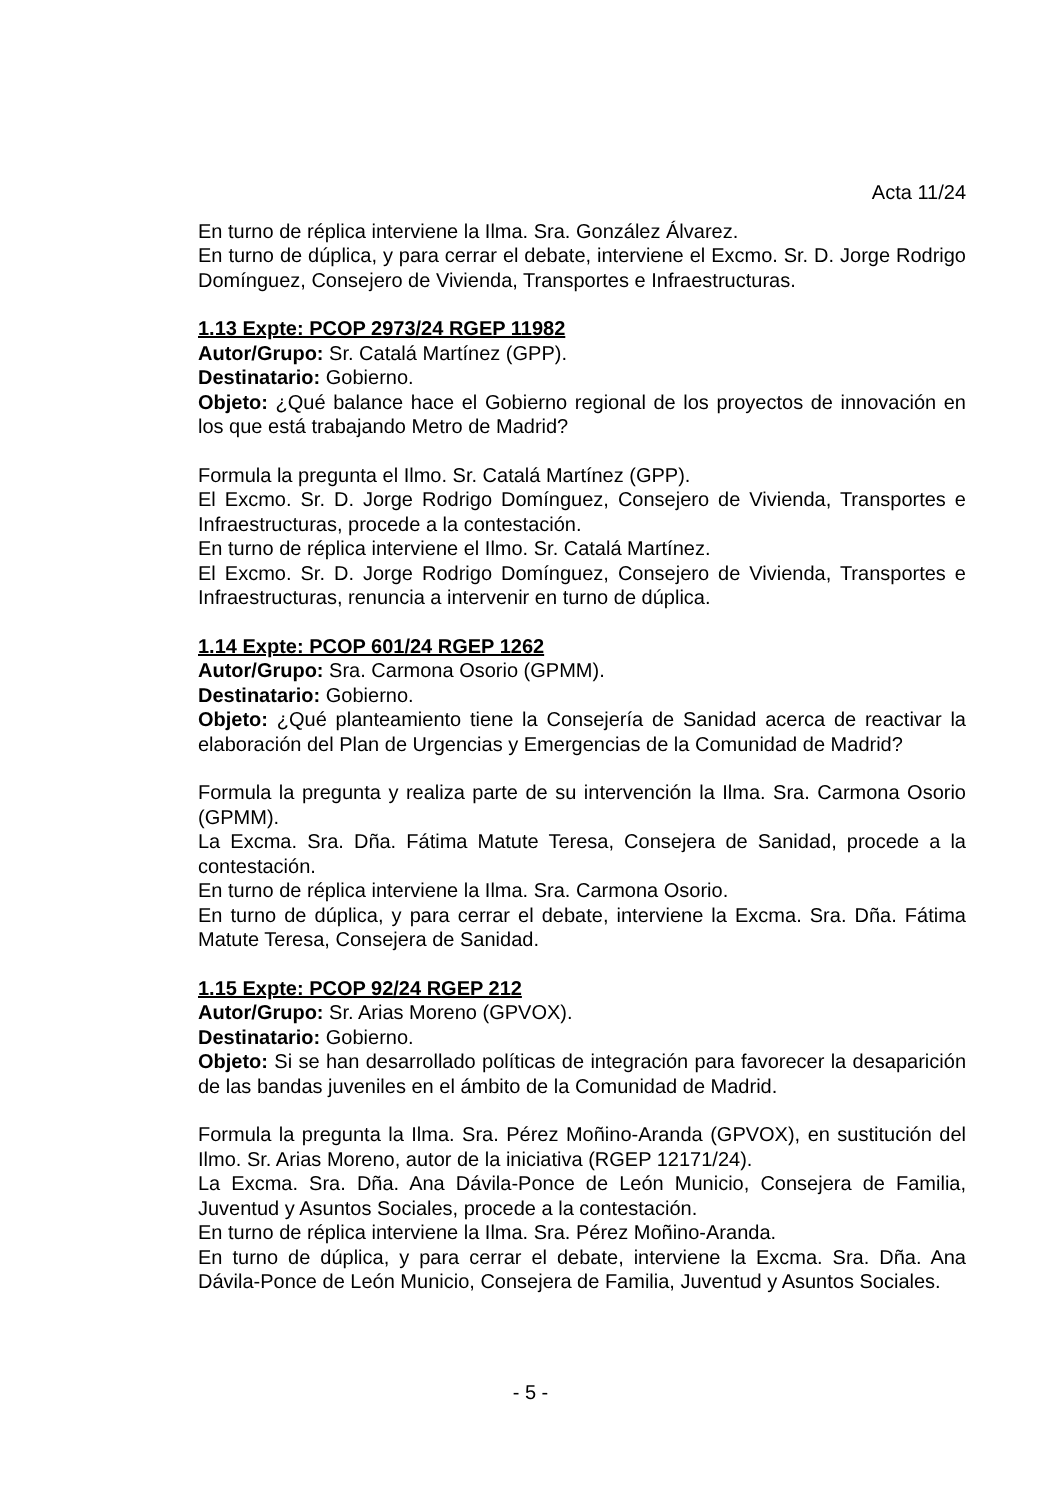Acta 11/24
En turno de réplica interviene la Ilma. Sra. González Álvarez.
En turno de dúplica, y para cerrar el debate, interviene el Excmo. Sr. D. Jorge Rodrigo Domínguez, Consejero de Vivienda, Transportes e Infraestructuras.
1.13 Expte: PCOP 2973/24 RGEP 11982
Autor/Grupo: Sr. Catalá Martínez (GPP).
Destinatario: Gobierno.
Objeto: ¿Qué balance hace el Gobierno regional de los proyectos de innovación en los que está trabajando Metro de Madrid?
Formula la pregunta el Ilmo. Sr. Catalá Martínez (GPP).
El Excmo. Sr. D. Jorge Rodrigo Domínguez, Consejero de Vivienda, Transportes e Infraestructuras, procede a la contestación.
En turno de réplica interviene el Ilmo. Sr. Catalá Martínez.
El Excmo. Sr. D. Jorge Rodrigo Domínguez, Consejero de Vivienda, Transportes e Infraestructuras, renuncia a intervenir en turno de dúplica.
1.14 Expte: PCOP 601/24 RGEP 1262
Autor/Grupo: Sra. Carmona Osorio (GPMM).
Destinatario: Gobierno.
Objeto: ¿Qué planteamiento tiene la Consejería de Sanidad acerca de reactivar la elaboración del Plan de Urgencias y Emergencias de la Comunidad de Madrid?
Formula la pregunta y realiza parte de su intervención la Ilma. Sra. Carmona Osorio (GPMM).
La Excma. Sra. Dña. Fátima Matute Teresa, Consejera de Sanidad, procede a la contestación.
En turno de réplica interviene la Ilma. Sra. Carmona Osorio.
En turno de dúplica, y para cerrar el debate, interviene la Excma. Sra. Dña. Fátima Matute Teresa, Consejera de Sanidad.
1.15 Expte: PCOP 92/24 RGEP 212
Autor/Grupo: Sr. Arias Moreno (GPVOX).
Destinatario: Gobierno.
Objeto: Si se han desarrollado políticas de integración para favorecer la desaparición de las bandas juveniles en el ámbito de la Comunidad de Madrid.
Formula la pregunta la Ilma. Sra. Pérez Moñino-Aranda (GPVOX), en sustitución del Ilmo. Sr. Arias Moreno, autor de la iniciativa (RGEP 12171/24).
La Excma. Sra. Dña. Ana Dávila-Ponce de León Municio, Consejera de Familia, Juventud y Asuntos Sociales, procede a la contestación.
En turno de réplica interviene la Ilma. Sra. Pérez Moñino-Aranda.
En turno de dúplica, y para cerrar el debate, interviene la Excma. Sra. Dña. Ana Dávila-Ponce de León Municio, Consejera de Familia, Juventud y Asuntos Sociales.
- 5 -